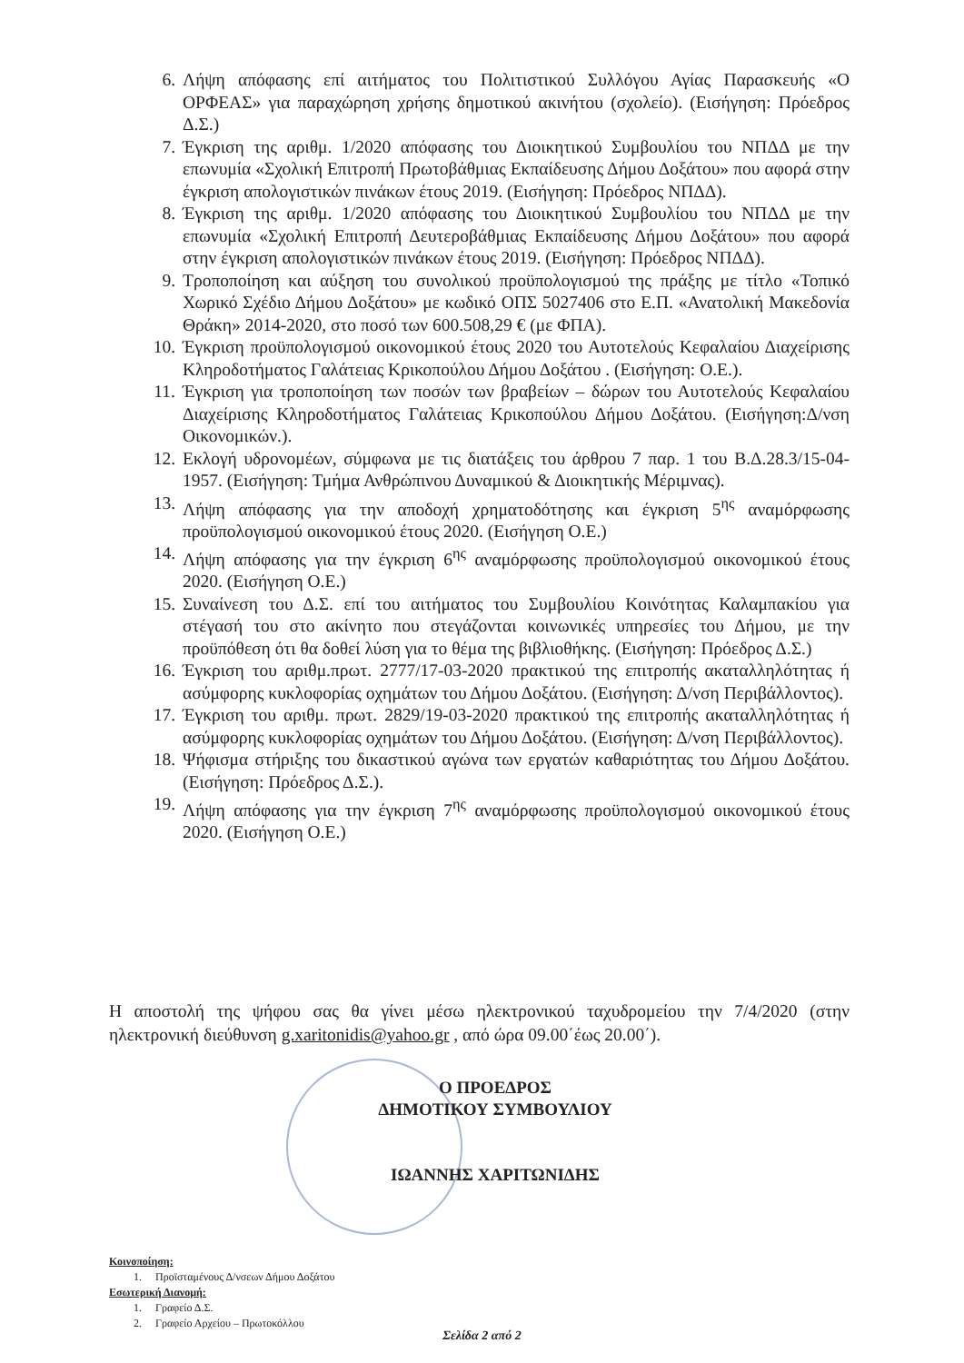6. Λήψη απόφασης επί αιτήματος του Πολιτιστικού Συλλόγου Αγίας Παρασκευής «Ο ΟΡΦΕΑΣ» για παραχώρηση χρήσης δημοτικού ακινήτου (σχολείο). (Εισήγηση: Πρόεδρος Δ.Σ.)
7. Έγκριση της αριθμ. 1/2020 απόφασης του Διοικητικού Συμβουλίου του ΝΠΔΔ με την επωνυμία «Σχολική Επιτροπή Πρωτοβάθμιας Εκπαίδευσης Δήμου Δοξάτου» που αφορά στην έγκριση απολογιστικών πινάκων έτους 2019. (Εισήγηση: Πρόεδρος ΝΠΔΔ).
8. Έγκριση της αριθμ. 1/2020 απόφασης του Διοικητικού Συμβουλίου του ΝΠΔΔ με την επωνυμία «Σχολική Επιτροπή Δευτεροβάθμιας Εκπαίδευσης Δήμου Δοξάτου» που αφορά στην έγκριση απολογιστικών πινάκων έτους 2019. (Εισήγηση: Πρόεδρος ΝΠΔΔ).
9. Τροποποίηση και αύξηση του συνολικού προϋπολογισμού της πράξης με τίτλο «Τοπικό Χωρικό Σχέδιο Δήμου Δοξάτου» με κωδικό ΟΠΣ 5027406 στο Ε.Π. «Ανατολική Μακεδονία Θράκη» 2014-2020, στο ποσό των 600.508,29 € (με ΦΠΑ).
10. Έγκριση προϋπολογισμού οικονομικού έτους 2020 του Αυτοτελούς Κεφαλαίου Διαχείρισης Κληροδοτήματος Γαλάτειας Κρικοπούλου Δήμου Δοξάτου . (Εισήγηση: Ο.Ε.).
11. Έγκριση για τροποποίηση των ποσών των βραβείων – δώρων του Αυτοτελούς Κεφαλαίου Διαχείρισης Κληροδοτήματος Γαλάτειας Κρικοπούλου Δήμου Δοξάτου. (Εισήγηση:Δ/νση Οικονομικών.).
12. Εκλογή υδρονομέων, σύμφωνα με τις διατάξεις του άρθρου 7 παρ. 1 του Β.Δ.28.3/15-04-1957. (Εισήγηση: Τμήμα Ανθρώπινου Δυναμικού & Διοικητικής Μέριμνας).
13. Λήψη απόφασης για την αποδοχή χρηματοδότησης και έγκριση 5<sup>ης</sup> αναμόρφωσης προϋπολογισμού οικονομικού έτους 2020. (Εισήγηση Ο.Ε.)
14. Λήψη απόφασης για την έγκριση 6<sup>ης</sup> αναμόρφωσης προϋπολογισμού οικονομικού έτους 2020. (Εισήγηση Ο.Ε.)
15. Συναίνεση του Δ.Σ. επί του αιτήματος του Συμβουλίου Κοινότητας Καλαμπακίου για στέγασή του στο ακίνητο που στεγάζονται κοινωνικές υπηρεσίες του Δήμου, με την προϋπόθεση ότι θα δοθεί λύση για το θέμα της βιβλιοθήκης. (Εισήγηση: Πρόεδρος Δ.Σ.)
16. Έγκριση του αριθμ.πρωτ. 2777/17-03-2020 πρακτικού της επιτροπής ακαταλληλότητας ή ασύμφορης κυκλοφορίας οχημάτων του Δήμου Δοξάτου. (Εισήγηση: Δ/νση Περιβάλλοντος).
17. Έγκριση του αριθμ. πρωτ. 2829/19-03-2020 πρακτικού της επιτροπής ακαταλληλότητας ή ασύμφορης κυκλοφορίας οχημάτων του Δήμου Δοξάτου. (Εισήγηση: Δ/νση Περιβάλλοντος).
18. Ψήφισμα στήριξης του δικαστικού αγώνα των εργατών καθαριότητας του Δήμου Δοξάτου. (Εισήγηση: Πρόεδρος Δ.Σ.).
19. Λήψη απόφασης για την έγκριση 7<sup>ης</sup> αναμόρφωσης προϋπολογισμού οικονομικού έτους 2020. (Εισήγηση Ο.Ε.)
Η αποστολή της ψήφου σας θα γίνει μέσω ηλεκτρονικού ταχυδρομείου την 7/4/2020 (στην ηλεκτρονική διεύθυνση g.xaritonidis@yahoo.gr , από ώρα 09.00΄έως 20.00΄).
Ο ΠΡΟΕΔΡΟΣ
ΔΗΜΟΤΙΚΟΥ ΣΥΜΒΟΥΛΙΟΥ
ΙΩΑΝΝΗΣ ΧΑΡΙΤΩΝΙΔΗΣ
Κοινοποίηση:
1. Προϊσταμένους Δ/νσεων Δήμου Δοξάτου
Εσωτερική Διανομή:
1. Γραφείο Δ.Σ.
2. Γραφείο Αρχείου – Πρωτοκόλλου
Σελίδα 2 από 2